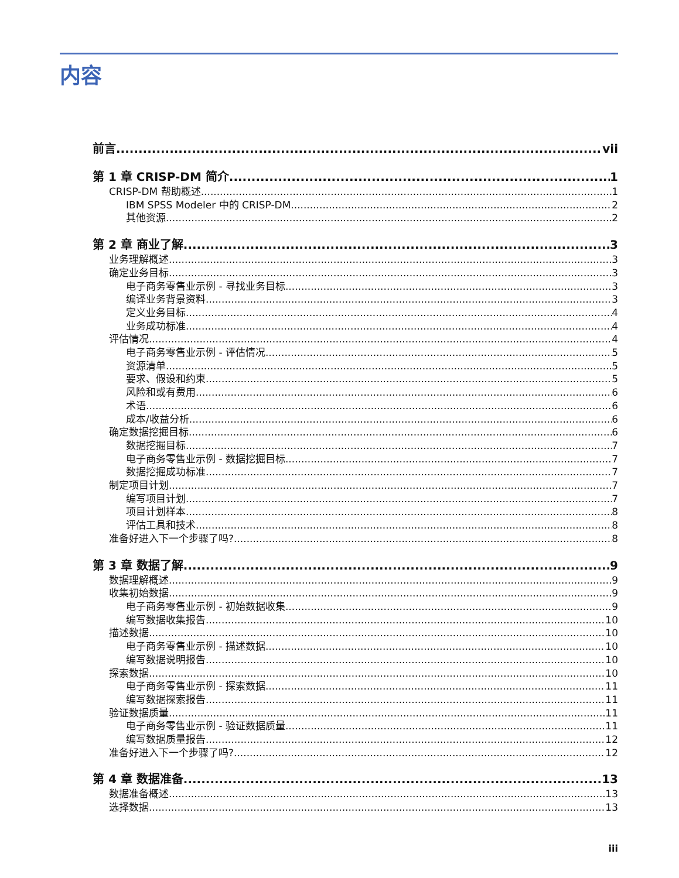内容
前言 vii
第 1 章 CRISP-DM 简介 1
CRISP-DM 帮助概述 1
IBM SPSS Modeler 中的 CRISP-DM 2
其他资源 2
第 2 章 商业了解 3
业务理解概述 3
确定业务目标 3
电子商务零售业示例 - 寻找业务目标 3
编译业务背景资料 3
定义业务目标 4
业务成功标准 4
评估情况 4
电子商务零售业示例 - 评估情况 5
资源清单 5
要求、假设和约束 5
风险和或有费用 6
术语 6
成本/收益分析 6
确定数据挖掘目标 6
数据挖掘目标 7
电子商务零售业示例 - 数据挖掘目标 7
数据挖掘成功标准 7
制定项目计划 7
编写项目计划 7
项目计划样本 8
评估工具和技术 8
准备好进入下一个步骤了吗? 8
第 3 章 数据了解 9
数据理解概述 9
收集初始数据 9
电子商务零售业示例 - 初始数据收集 9
编写数据收集报告 10
描述数据 10
电子商务零售业示例 - 描述数据 10
编写数据说明报告 10
探索数据 10
电子商务零售业示例 - 探索数据 11
编写数据探索报告 11
验证数据质量 11
电子商务零售业示例 - 验证数据质量 11
编写数据质量报告 12
准备好进入下一个步骤了吗? 12
第 4 章 数据准备 13
数据准备概述 13
选择数据 13
iii